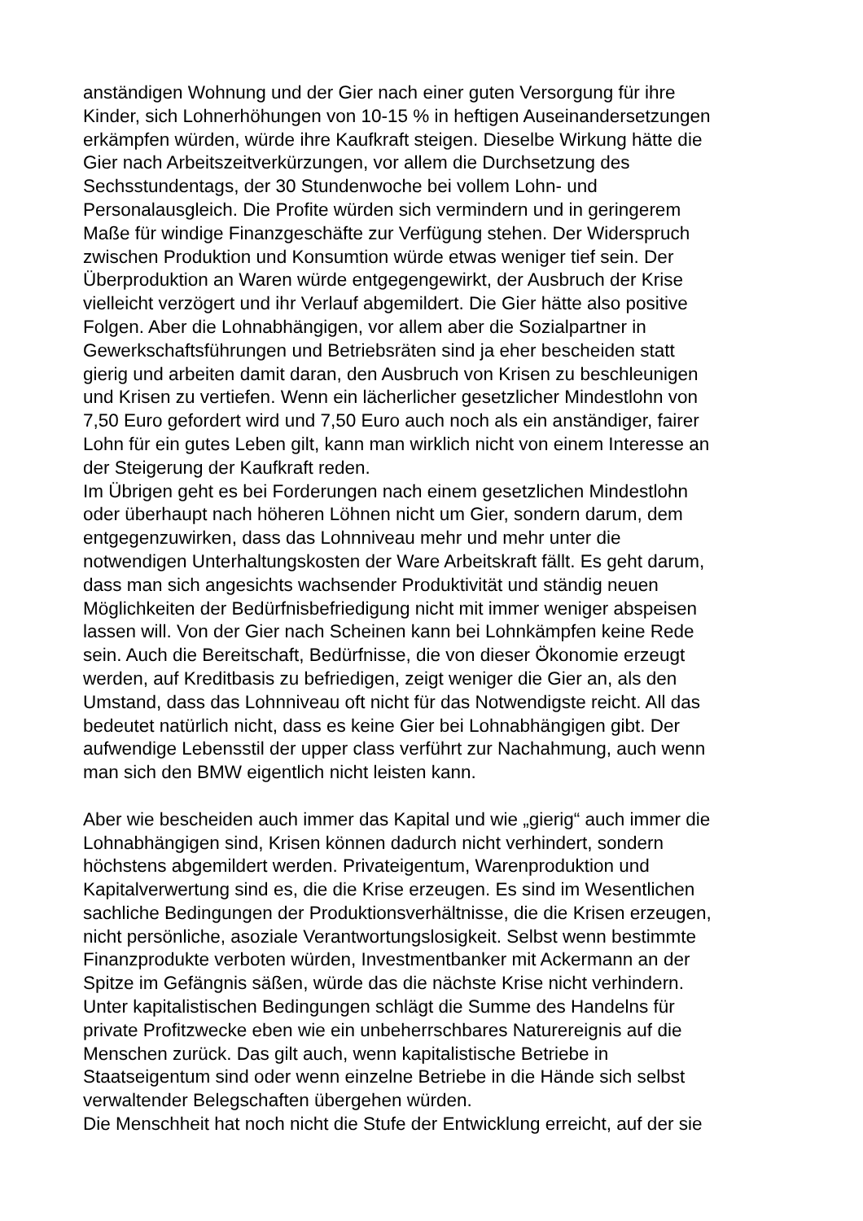anständigen Wohnung und der Gier nach einer guten Versorgung für ihre
Kinder, sich Lohnerhöhungen von 10-15 % in heftigen Auseinandersetzungen
erkämpfen würden, würde ihre Kaufkraft steigen. Dieselbe Wirkung hätte die
Gier nach Arbeitszeitverkürzungen, vor allem die Durchsetzung des
Sechsstundentags, der 30 Stundenwoche bei vollem Lohn- und
Personalausgleich. Die Profite würden sich vermindern und in geringerem
Maße für windige Finanzgeschäfte zur Verfügung stehen. Der Widerspruch
zwischen Produktion und Konsumtion würde etwas weniger tief sein. Der
Überproduktion an Waren würde entgegengewirkt, der Ausbruch der Krise
vielleicht verzögert und ihr Verlauf abgemildert. Die Gier hätte also positive
Folgen. Aber die Lohnabhängigen, vor allem aber die Sozialpartner in
Gewerkschaftsführungen und Betriebsräten sind ja eher bescheiden statt
gierig und arbeiten damit daran, den Ausbruch von Krisen zu beschleunigen
und Krisen zu vertiefen. Wenn ein lächerlicher gesetzlicher Mindestlohn von
7,50 Euro gefordert wird und 7,50 Euro auch noch als ein anständiger, fairer
Lohn für ein gutes Leben gilt, kann man wirklich nicht von einem Interesse an
der Steigerung der Kaufkraft reden.
Im Übrigen geht es bei Forderungen nach einem gesetzlichen Mindestlohn
oder überhaupt nach höheren Löhnen nicht um Gier, sondern darum, dem
entgegenzuwirken, dass das Lohnniveau mehr und mehr unter die
notwendigen Unterhaltungskosten der Ware Arbeitskraft fällt. Es geht darum,
dass man sich angesichts wachsender Produktivität und ständig neuen
Möglichkeiten der Bedürfnisbefriedigung nicht mit immer weniger abspeisen
lassen will. Von der Gier nach Scheinen kann bei Lohnkämpfen keine Rede
sein. Auch die Bereitschaft, Bedürfnisse, die von dieser Ökonomie erzeugt
werden, auf Kreditbasis zu befriedigen, zeigt weniger die Gier an, als den
Umstand, dass das Lohnniveau oft nicht für das Notwendigste reicht. All das
bedeutet natürlich nicht, dass es keine Gier bei Lohnabhängigen gibt. Der
aufwendige Lebensstil der upper class verführt zur Nachahmung, auch wenn
man sich den BMW eigentlich nicht leisten kann.
Aber wie bescheiden auch immer das Kapital und wie „gierig“ auch immer die
Lohnabhängigen sind, Krisen können dadurch nicht verhindert, sondern
höchstens abgemildert werden. Privateigentum, Warenproduktion und
Kapitalverwertung sind es, die die Krise erzeugen. Es sind im Wesentlichen
sachliche Bedingungen der Produktionsverhältnisse, die die Krisen erzeugen,
nicht persönliche, asoziale Verantwortungslosigkeit. Selbst wenn bestimmte
Finanzprodukte verboten würden, Investmentbanker mit Ackermann an der
Spitze im Gefängnis säßen, würde das die nächste Krise nicht verhindern.
Unter kapitalistischen Bedingungen schlägt die Summe des Handelns für
private Profitzwecke eben wie ein unbeherrschbares Naturereignis auf die
Menschen zurück. Das gilt auch, wenn kapitalistische Betriebe in
Staatseigentum sind oder wenn einzelne Betriebe in die Hände sich selbst
verwaltender Belegschaften übergehen würden.
Die Menschheit hat noch nicht die Stufe der Entwicklung erreicht, auf der sie